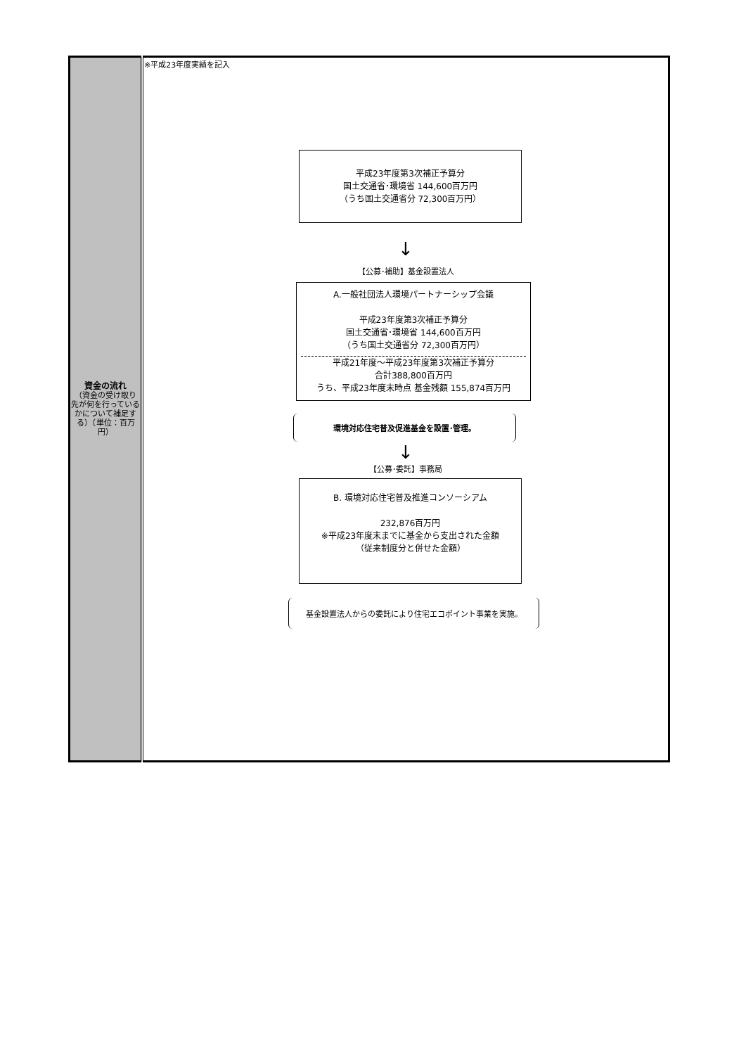| 資金の流れ （資金の受け取り先が何を行っているかについて補足する）（単位：百万円） | ※平成23年度実績を記入 平成23年度第3次補正予算分 国土交通省･環境省 144,600百万円 （うち国土交通省分 72,300百万円） ↓ 【公募･補助】基金設置法人 A.一般社団法人環境パートナーシップ会議 平成23年度第3次補正予算分 国土交通省･環境省 144,600百万円 （うち国土交通省分 72,300百万円） 平成21年度～平成23年度第3次補正予算分 合計388,800百万円 うち、平成23年度末時点 基金残額 155,874百万円 環境対応住宅普及促進基金を設置･管理。 ↓ 【公募･委託】事務局 B. 環境対応住宅普及推進コンソーシアム 232,876百万円 ※平成23年度末までに基金から支出された金額 （従来制度分と併せた金額） 基金設置法人からの委託により住宅エコポイント事業を実施。 |